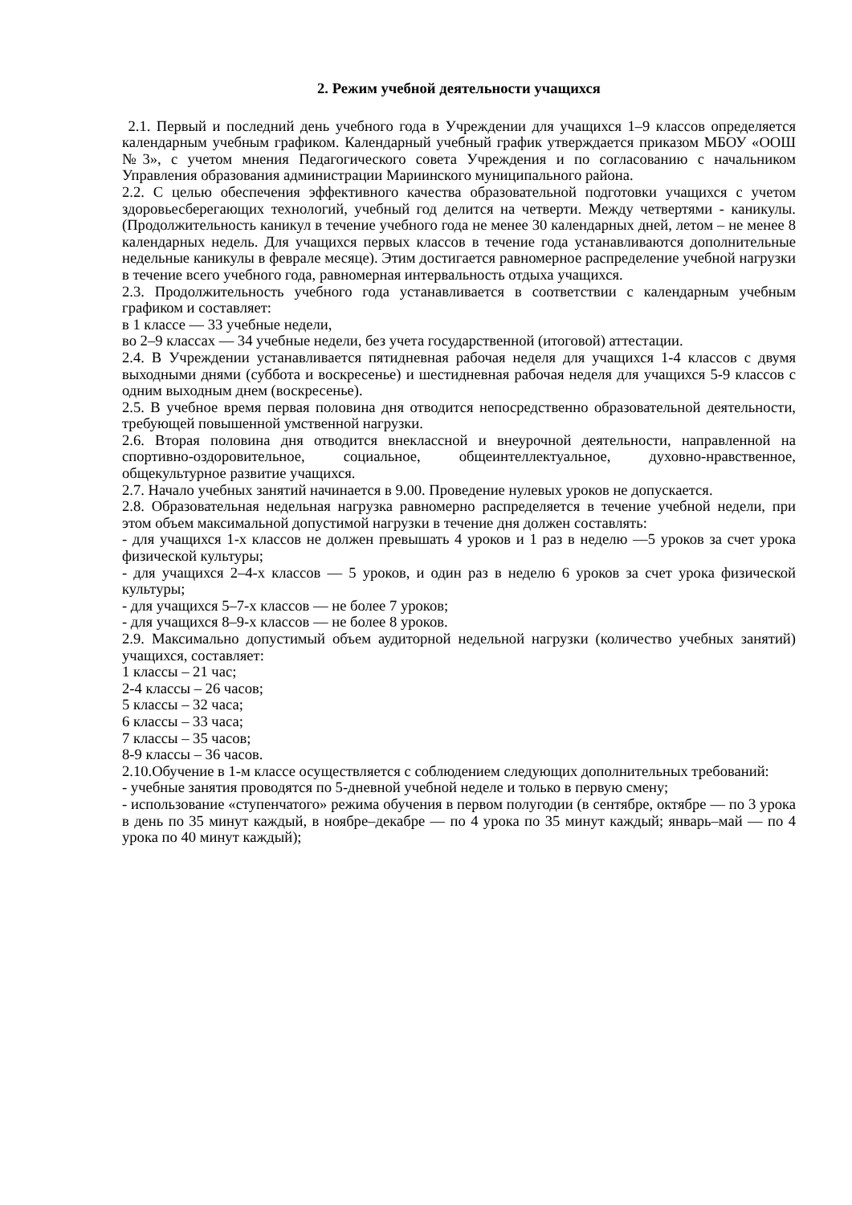2. Режим учебной деятельности учащихся
2.1. Первый и последний день учебного года в Учреждении для учащихся 1–9 классов определяется календарным учебным графиком. Календарный учебный график утверждается приказом МБОУ «ООШ №3», с учетом мнения Педагогического совета Учреждения и по согласованию с начальником Управления образования администрации Мариинского муниципального района.
2.2. С целью обеспечения эффективного качества образовательной подготовки учащихся с учетом здоровьесберегающих технологий, учебный год делится на четверти. Между четвертями - каникулы. (Продолжительность каникул в течение учебного года не менее 30 календарных дней, летом – не менее 8 календарных недель. Для учащихся первых классов в течение года устанавливаются дополнительные недельные каникулы в феврале месяце). Этим достигается равномерное распределение учебной нагрузки в течение всего учебного года, равномерная интервальность отдыха учащихся.
2.3. Продолжительность учебного года устанавливается в соответствии с календарным учебным графиком и составляет:
в 1 классе — 33 учебные недели,
во 2–9 классах — 34 учебные недели, без учета государственной (итоговой) аттестации.
2.4. В Учреждении устанавливается пятидневная рабочая неделя для учащихся 1-4 классов с двумя выходными днями (суббота и воскресенье) и шестидневная рабочая неделя для учащихся 5-9 классов с одним выходным днем (воскресенье).
2.5. В учебное время первая половина дня отводится непосредственно образовательной деятельности, требующей повышенной умственной нагрузки.
2.6. Вторая половина дня отводится внеклассной и внеурочной деятельности, направленной на спортивно-оздоровительное, социальное, общеинтеллектуальное, духовно-нравственное, общекультурное развитие учащихся.
2.7. Начало учебных занятий начинается в 9.00. Проведение нулевых уроков не допускается.
2.8. Образовательная недельная нагрузка равномерно распределяется в течение учебной недели, при этом объем максимальной допустимой нагрузки в течение дня должен составлять:
- для учащихся 1-х классов не должен превышать 4 уроков и 1 раз в неделю —5 уроков за счет урока физической культуры;
- для учащихся 2–4-х классов — 5 уроков, и один раз в неделю 6 уроков за счет урока физической культуры;
- для учащихся 5–7-х классов — не более 7 уроков;
- для учащихся 8–9-х классов — не более 8 уроков.
2.9. Максимально допустимый объем аудиторной недельной нагрузки (количество учебных занятий) учащихся, составляет:
1 классы – 21 час;
2-4 классы – 26 часов;
5 классы – 32 часа;
6 классы – 33 часа;
7 классы – 35 часов;
8-9 классы – 36 часов.
2.10.Обучение в 1-м классе осуществляется с соблюдением следующих дополнительных требований:
- учебные занятия проводятся по 5-дневной учебной неделе и только в первую смену;
- использование «ступенчатого» режима обучения в первом полугодии (в сентябре, октябре — по 3 урока в день по 35 минут каждый, в ноябре–декабре — по 4 урока по 35 минут каждый; январь–май — по 4 урока по 40 минут каждый);